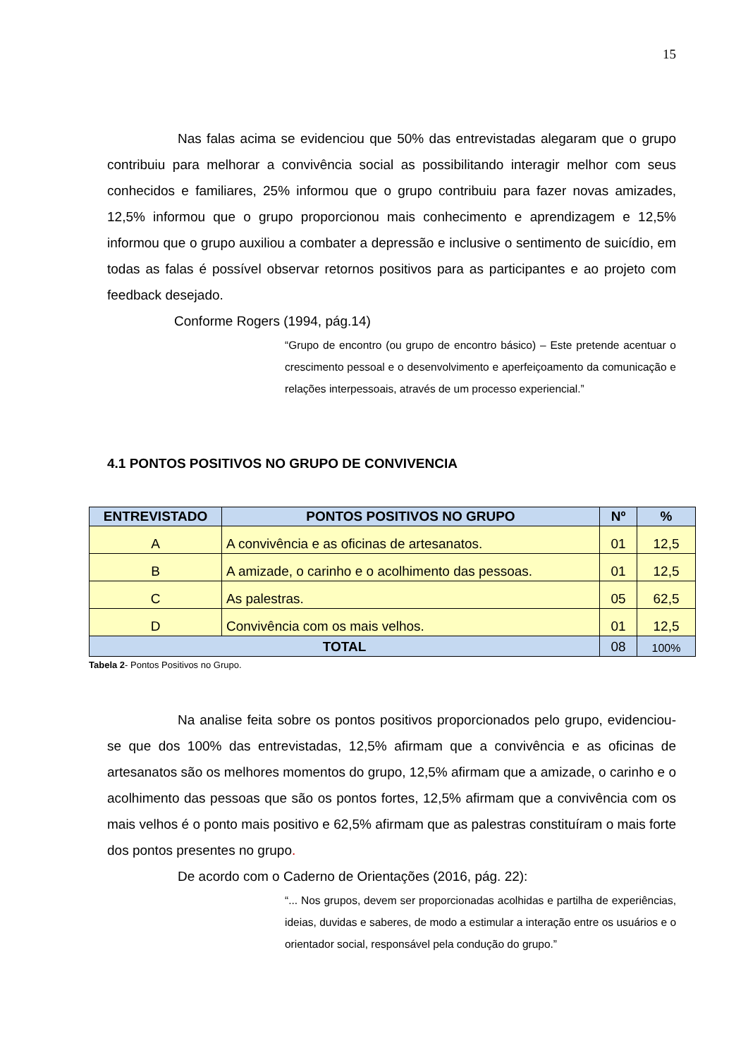15
Nas falas acima se evidenciou que 50% das entrevistadas alegaram que o grupo contribuiu para melhorar a convivência social as possibilitando interagir melhor com seus conhecidos e familiares, 25% informou que o grupo contribuiu para fazer novas amizades, 12,5% informou que o grupo proporcionou mais conhecimento e aprendizagem e 12,5% informou que o grupo auxiliou a combater a depressão e inclusive o sentimento de suicídio, em todas as falas é possível observar retornos positivos para as participantes e ao projeto com feedback desejado.
Conforme Rogers (1994, pág.14)
“Grupo de encontro (ou grupo de encontro básico) – Este pretende acentuar o crescimento pessoal e o desenvolvimento e aperfeiçoamento da comunicação e relações interpessoais, através de um processo experiencial.”
4.1 PONTOS POSITIVOS NO GRUPO DE CONVIVENCIA
| ENTREVISTADO | PONTOS POSITIVOS NO GRUPO | Nº | % |
| --- | --- | --- | --- |
| A | A convivência e as oficinas de artesanatos. | 01 | 12,5 |
| B | A amizade, o carinho e o acolhimento das pessoas. | 01 | 12,5 |
| C | As palestras. | 05 | 62,5 |
| D | Convivência com os mais velhos. | 01 | 12,5 |
| TOTAL | | 08 | 100% |
Tabela 2- Pontos Positivos no Grupo.
Na analise feita sobre os pontos positivos proporcionados pelo grupo, evidenciou-se que dos 100% das entrevistadas, 12,5% afirmam que a convivência e as oficinas de artesanatos são os melhores momentos do grupo, 12,5% afirmam que a amizade, o carinho e o acolhimento das pessoas que são os pontos fortes, 12,5% afirmam que a convivência com os mais velhos é o ponto mais positivo e 62,5% afirmam que as palestras constituíram o mais forte dos pontos presentes no grupo.
De acordo com o Caderno de Orientações (2016, pág. 22):
“... Nos grupos, devem ser proporcionadas acolhidas e partilha de experiências, ideias, duvidas e saberes, de modo a estimular a interação entre os usuários e o orientador social, responsável pela condução do grupo.”